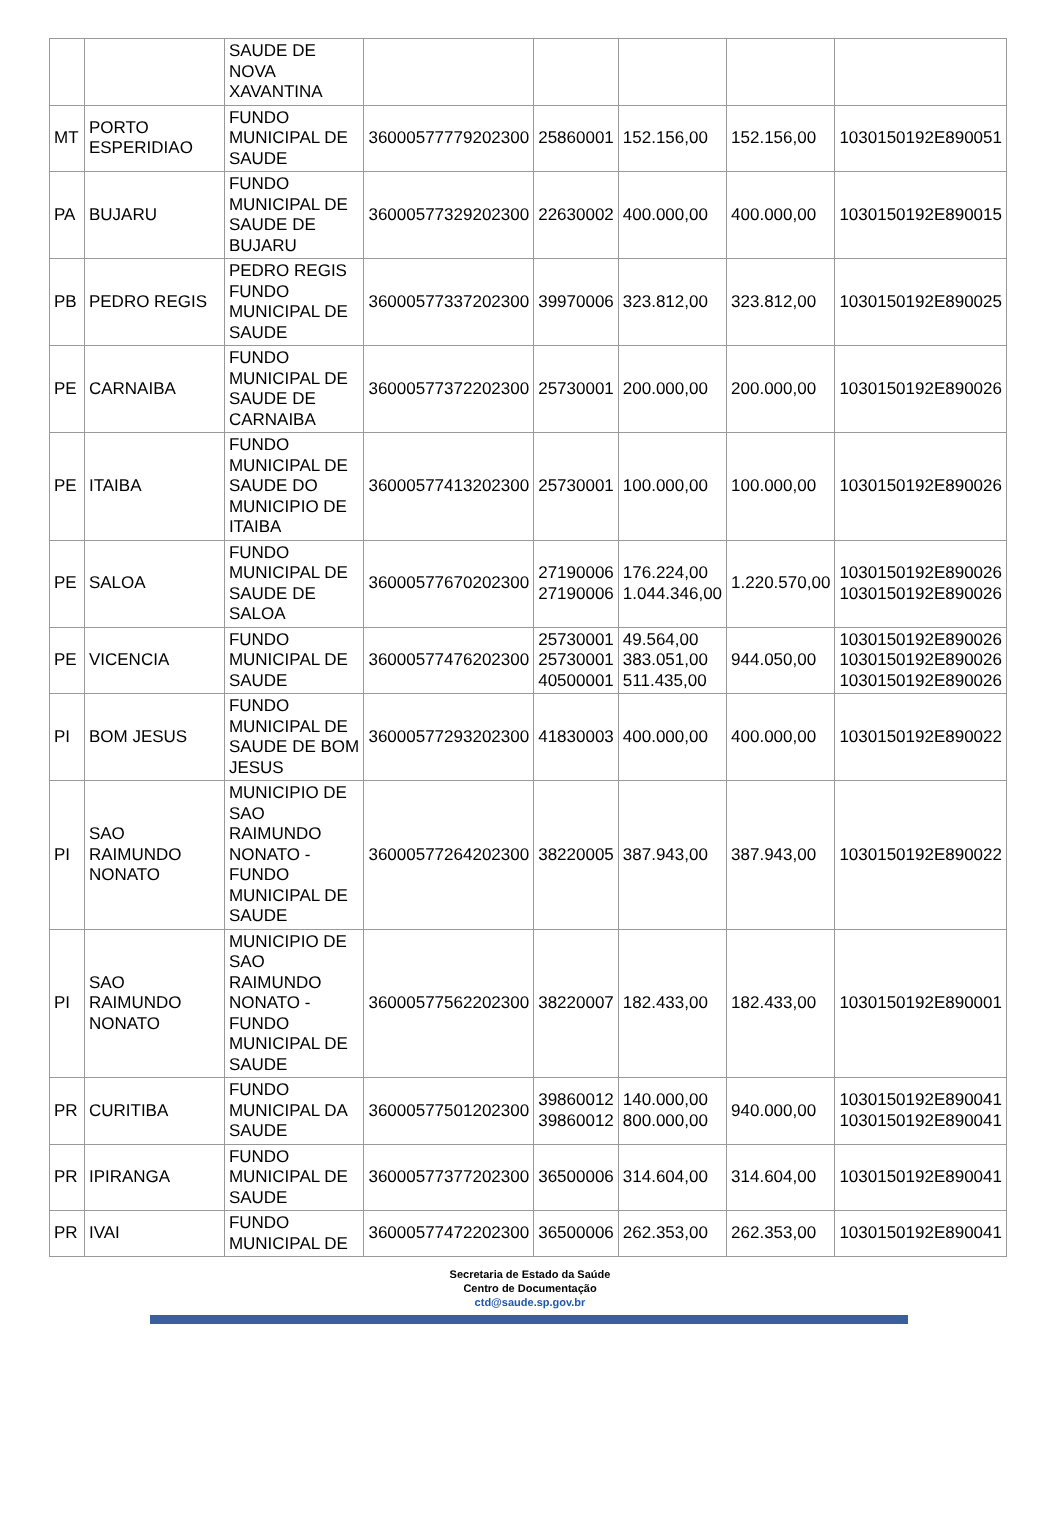| | | SAUDE DE NOVA XAVANTINA | | | | | |
| MT | PORTO ESPERIDIAO | FUNDO MUNICIPAL DE SAUDE | 36000577779202300 | 25860001 | 152.156,00 | 152.156,00 | 1030150192E890051 |
| PA | BUJARU | FUNDO MUNICIPAL DE SAUDE DE BUJARU | 36000577329202300 | 22630002 | 400.000,00 | 400.000,00 | 1030150192E890015 |
| PB | PEDRO REGIS | PEDRO REGIS FUNDO MUNICIPAL DE SAUDE | 36000577337202300 | 39970006 | 323.812,00 | 323.812,00 | 1030150192E890025 |
| PE | CARNAIBA | FUNDO MUNICIPAL DE SAUDE DE CARNAIBA | 36000577372202300 | 25730001 | 200.000,00 | 200.000,00 | 1030150192E890026 |
| PE | ITAIBA | FUNDO MUNICIPAL DE SAUDE DO MUNICIPIO DE ITAIBA | 36000577413202300 | 25730001 | 100.000,00 | 100.000,00 | 1030150192E890026 |
| PE | SALOA | FUNDO MUNICIPAL DE SAUDE DE SALOA | 36000577670202300 | 27190006 27190006 | 176.224,00 1.044.346,00 | 1.220.570,00 | 1030150192E890026 1030150192E890026 |
| PE | VICENCIA | FUNDO MUNICIPAL DE SAUDE | 36000577476202300 | 25730001 25730001 40500001 | 49.564,00 383.051,00 511.435,00 | 944.050,00 | 1030150192E890026 1030150192E890026 1030150192E890026 |
| PI | BOM JESUS | FUNDO MUNICIPAL DE SAUDE DE BOM JESUS | 36000577293202300 | 41830003 | 400.000,00 | 400.000,00 | 1030150192E890022 |
| PI | SAO RAIMUNDO NONATO | MUNICIPIO DE SAO RAIMUNDO NONATO - FUNDO MUNICIPAL DE SAUDE | 36000577264202300 | 38220005 | 387.943,00 | 387.943,00 | 1030150192E890022 |
| PI | SAO RAIMUNDO NONATO | MUNICIPIO DE SAO RAIMUNDO NONATO - FUNDO MUNICIPAL DE SAUDE | 36000577562202300 | 38220007 | 182.433,00 | 182.433,00 | 1030150192E890001 |
| PR | CURITIBA | FUNDO MUNICIPAL DA SAUDE | 36000577501202300 | 39860012 39860012 | 140.000,00 800.000,00 | 940.000,00 | 1030150192E890041 1030150192E890041 |
| PR | IPIRANGA | FUNDO MUNICIPAL DE SAUDE | 36000577377202300 | 36500006 | 314.604,00 | 314.604,00 | 1030150192E890041 |
| PR | IVAI | FUNDO MUNICIPAL DE | 36000577472202300 | 36500006 | 262.353,00 | 262.353,00 | 1030150192E890041 |
Secretaria de Estado da Saúde
Centro de Documentação
ctd@saude.sp.gov.br